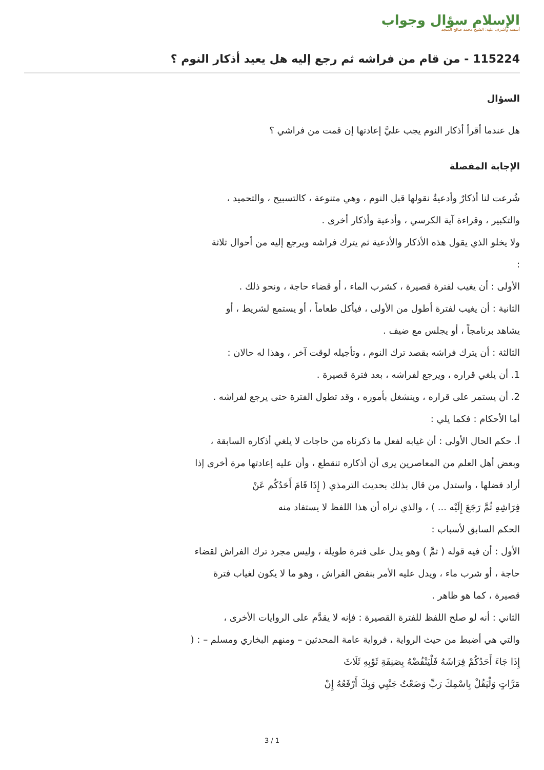الإسلام سؤال وجواب
أسسه وأشرف عليه: الشيخ محمد صالح المنجد
115224 - من قام من فراشه ثم رجع إليه هل يعيد أذكار النوم ؟
السؤال
هل عندما أقرأ أذكار النوم يجب عليَّ إعادتها إن قمت من فراشي ؟
الإجابة المفصلة
شُرعت لنا أذكارٌ وأدعيةٌ نقولها قبل النوم ، وهي متنوعة ، كالتسبيح ، والتحميد ،
والتكبير ، وقراءة آية الكرسي ، وأدعية وأذكار أخرى .
ولا يخلو الذي يقول هذه الأذكار والأدعية ثم يترك فراشه ويرجع إليه من أحوال ثلاثة
:
الأولى : أن يغيب لفترة قصيرة ، كشرب الماء ، أو قضاء حاجة ، ونحو ذلك .
الثانية : أن يغيب لفترة أطول من الأولى ، فيأكل طعاماً ، أو يستمع لشريط ، أو
يشاهد برنامجاً ، أو يجلس مع ضيف .
الثالثة : أن يترك فراشه بقصد ترك النوم ، وتأجيله لوقت آخر ، وهذا له حالان :
1. أن يلغي قراره ، ويرجع لفراشه ، بعد فترة قصيرة .
2. أن يستمر على قراره ، وينشغل بأموره ، وقد تطول الفترة حتى يرجع لفراشه .
أما الأحكام : فكما يلي :
أ. حكم الحال الأولى : أن غيابه لفعل ما ذكرناه من حاجات لا يلغي أذكاره السابقة ،
وبعض أهل العلم من المعاصرين يرى أن أذكاره تنقطع ، وأن عليه إعادتها مرة أخرى إذا
أراد فضلها ، واستدل من قال بذلك بحديث الترمذي ( إِذَا قَامَ أَحَدُكُم عَنْ
فِرَاشِهِ ثُمَّ رَجَعَ إِلَيْه ... ) ، والذي نراه أن هذا اللفظ لا يستفاد منه
الحكم السابق لأسباب :
الأول : أن فيه قوله ( ثمَّ ) وهو يدل على فترة طويلة ، وليس مجرد ترك الفراش لقضاء
حاجة ، أو شرب ماء ، ويدل عليه الأمر بنفض الفراش ، وهو ما لا يكون لغياب فترة
قصيرة ، كما هو ظاهر .
الثاني : أنه لو صلح اللفظ للفترة القصيرة : فإنه لا يقدَّم على الروايات الأخرى ،
والتي هي أضبط من حيث الرواية ، فرواية عامة المحدثين – ومنهم البخاري ومسلم – : (
إِذَا جَاءَ أَحَدُكُمْ فِرَاشَهُ فَلْيَنْفُضْهُ بِصَنِفَةِ ثَوْبِهِ ثَلَاثَ
مَرَّاتٍ وَلْيَقُلْ بِاسْمِكَ رَبِّ وَضَعْتُ جَنْبِي وَبِكَ أَرْفَعُهُ إِنْ
3 / 1